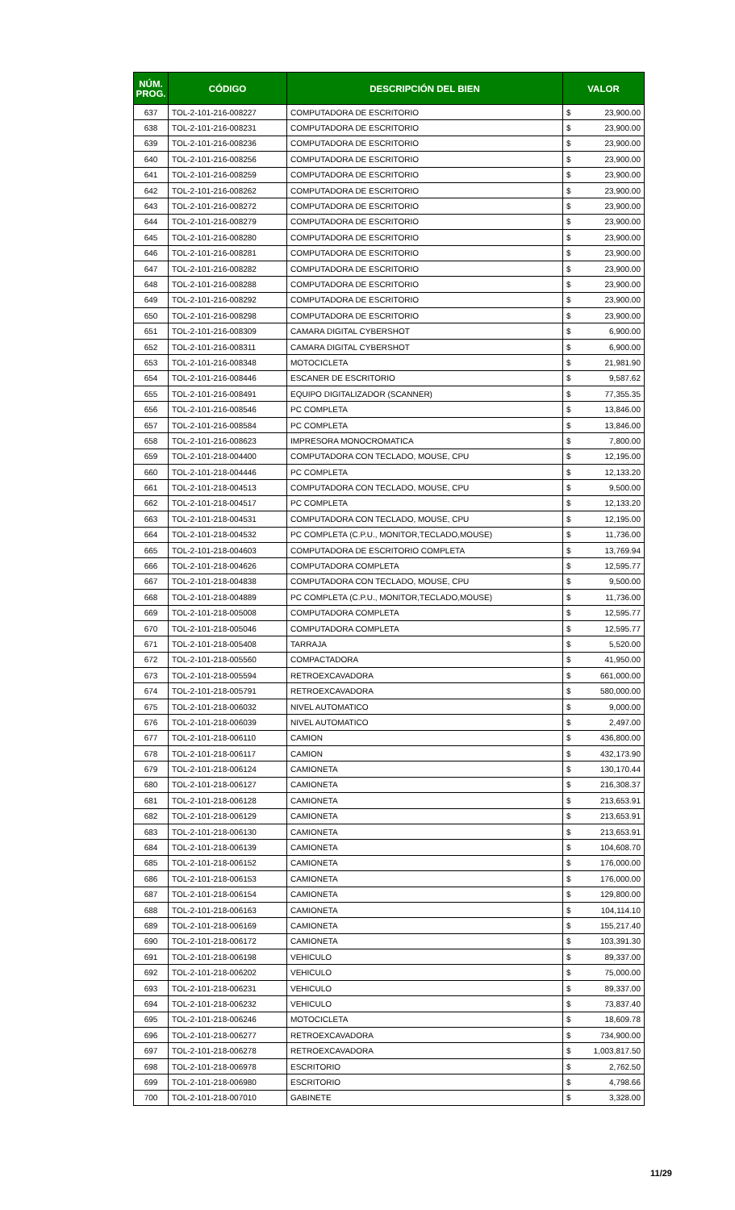| NÚM. PROG. | CÓDIGO | DESCRIPCIÓN DEL BIEN | VALOR |
| --- | --- | --- | --- |
| 637 | TOL-2-101-216-008227 | COMPUTADORA DE ESCRITORIO | $ 23,900.00 |
| 638 | TOL-2-101-216-008231 | COMPUTADORA DE ESCRITORIO | $ 23,900.00 |
| 639 | TOL-2-101-216-008236 | COMPUTADORA DE ESCRITORIO | $ 23,900.00 |
| 640 | TOL-2-101-216-008256 | COMPUTADORA DE ESCRITORIO | $ 23,900.00 |
| 641 | TOL-2-101-216-008259 | COMPUTADORA DE ESCRITORIO | $ 23,900.00 |
| 642 | TOL-2-101-216-008262 | COMPUTADORA DE ESCRITORIO | $ 23,900.00 |
| 643 | TOL-2-101-216-008272 | COMPUTADORA DE ESCRITORIO | $ 23,900.00 |
| 644 | TOL-2-101-216-008279 | COMPUTADORA DE ESCRITORIO | $ 23,900.00 |
| 645 | TOL-2-101-216-008280 | COMPUTADORA DE ESCRITORIO | $ 23,900.00 |
| 646 | TOL-2-101-216-008281 | COMPUTADORA DE ESCRITORIO | $ 23,900.00 |
| 647 | TOL-2-101-216-008282 | COMPUTADORA DE ESCRITORIO | $ 23,900.00 |
| 648 | TOL-2-101-216-008288 | COMPUTADORA DE ESCRITORIO | $ 23,900.00 |
| 649 | TOL-2-101-216-008292 | COMPUTADORA DE ESCRITORIO | $ 23,900.00 |
| 650 | TOL-2-101-216-008298 | COMPUTADORA DE ESCRITORIO | $ 23,900.00 |
| 651 | TOL-2-101-216-008309 | CAMARA DIGITAL CYBERSHOT | $ 6,900.00 |
| 652 | TOL-2-101-216-008311 | CAMARA DIGITAL CYBERSHOT | $ 6,900.00 |
| 653 | TOL-2-101-216-008348 | MOTOCICLETA | $ 21,981.90 |
| 654 | TOL-2-101-216-008446 | ESCANER DE ESCRITORIO | $ 9,587.62 |
| 655 | TOL-2-101-216-008491 | EQUIPO DIGITALIZADOR (SCANNER) | $ 77,355.35 |
| 656 | TOL-2-101-216-008546 | PC COMPLETA | $ 13,846.00 |
| 657 | TOL-2-101-216-008584 | PC COMPLETA | $ 13,846.00 |
| 658 | TOL-2-101-216-008623 | IMPRESORA MONOCROMATICA | $ 7,800.00 |
| 659 | TOL-2-101-218-004400 | COMPUTADORA CON TECLADO, MOUSE, CPU | $ 12,195.00 |
| 660 | TOL-2-101-218-004446 | PC COMPLETA | $ 12,133.20 |
| 661 | TOL-2-101-218-004513 | COMPUTADORA CON TECLADO, MOUSE, CPU | $ 9,500.00 |
| 662 | TOL-2-101-218-004517 | PC COMPLETA | $ 12,133.20 |
| 663 | TOL-2-101-218-004531 | COMPUTADORA CON TECLADO, MOUSE, CPU | $ 12,195.00 |
| 664 | TOL-2-101-218-004532 | PC COMPLETA (C.P.U., MONITOR,TECLADO,MOUSE) | $ 11,736.00 |
| 665 | TOL-2-101-218-004603 | COMPUTADORA DE ESCRITORIO COMPLETA | $ 13,769.94 |
| 666 | TOL-2-101-218-004626 | COMPUTADORA COMPLETA | $ 12,595.77 |
| 667 | TOL-2-101-218-004838 | COMPUTADORA CON TECLADO, MOUSE, CPU | $ 9,500.00 |
| 668 | TOL-2-101-218-004889 | PC COMPLETA (C.P.U., MONITOR,TECLADO,MOUSE) | $ 11,736.00 |
| 669 | TOL-2-101-218-005008 | COMPUTADORA COMPLETA | $ 12,595.77 |
| 670 | TOL-2-101-218-005046 | COMPUTADORA COMPLETA | $ 12,595.77 |
| 671 | TOL-2-101-218-005408 | TARRAJA | $ 5,520.00 |
| 672 | TOL-2-101-218-005560 | COMPACTADORA | $ 41,950.00 |
| 673 | TOL-2-101-218-005594 | RETROEXCAVADORA | $ 661,000.00 |
| 674 | TOL-2-101-218-005791 | RETROEXCAVADORA | $ 580,000.00 |
| 675 | TOL-2-101-218-006032 | NIVEL AUTOMATICO | $ 9,000.00 |
| 676 | TOL-2-101-218-006039 | NIVEL AUTOMATICO | $ 2,497.00 |
| 677 | TOL-2-101-218-006110 | CAMION | $ 436,800.00 |
| 678 | TOL-2-101-218-006117 | CAMION | $ 432,173.90 |
| 679 | TOL-2-101-218-006124 | CAMIONETA | $ 130,170.44 |
| 680 | TOL-2-101-218-006127 | CAMIONETA | $ 216,308.37 |
| 681 | TOL-2-101-218-006128 | CAMIONETA | $ 213,653.91 |
| 682 | TOL-2-101-218-006129 | CAMIONETA | $ 213,653.91 |
| 683 | TOL-2-101-218-006130 | CAMIONETA | $ 213,653.91 |
| 684 | TOL-2-101-218-006139 | CAMIONETA | $ 104,608.70 |
| 685 | TOL-2-101-218-006152 | CAMIONETA | $ 176,000.00 |
| 686 | TOL-2-101-218-006153 | CAMIONETA | $ 176,000.00 |
| 687 | TOL-2-101-218-006154 | CAMIONETA | $ 129,800.00 |
| 688 | TOL-2-101-218-006163 | CAMIONETA | $ 104,114.10 |
| 689 | TOL-2-101-218-006169 | CAMIONETA | $ 155,217.40 |
| 690 | TOL-2-101-218-006172 | CAMIONETA | $ 103,391.30 |
| 691 | TOL-2-101-218-006198 | VEHICULO | $ 89,337.00 |
| 692 | TOL-2-101-218-006202 | VEHICULO | $ 75,000.00 |
| 693 | TOL-2-101-218-006231 | VEHICULO | $ 89,337.00 |
| 694 | TOL-2-101-218-006232 | VEHICULO | $ 73,837.40 |
| 695 | TOL-2-101-218-006246 | MOTOCICLETA | $ 18,609.78 |
| 696 | TOL-2-101-218-006277 | RETROEXCAVADORA | $ 734,900.00 |
| 697 | TOL-2-101-218-006278 | RETROEXCAVADORA | $ 1,003,817.50 |
| 698 | TOL-2-101-218-006978 | ESCRITORIO | $ 2,762.50 |
| 699 | TOL-2-101-218-006980 | ESCRITORIO | $ 4,798.66 |
| 700 | TOL-2-101-218-007010 | GABINETE | $ 3,328.00 |
11/29